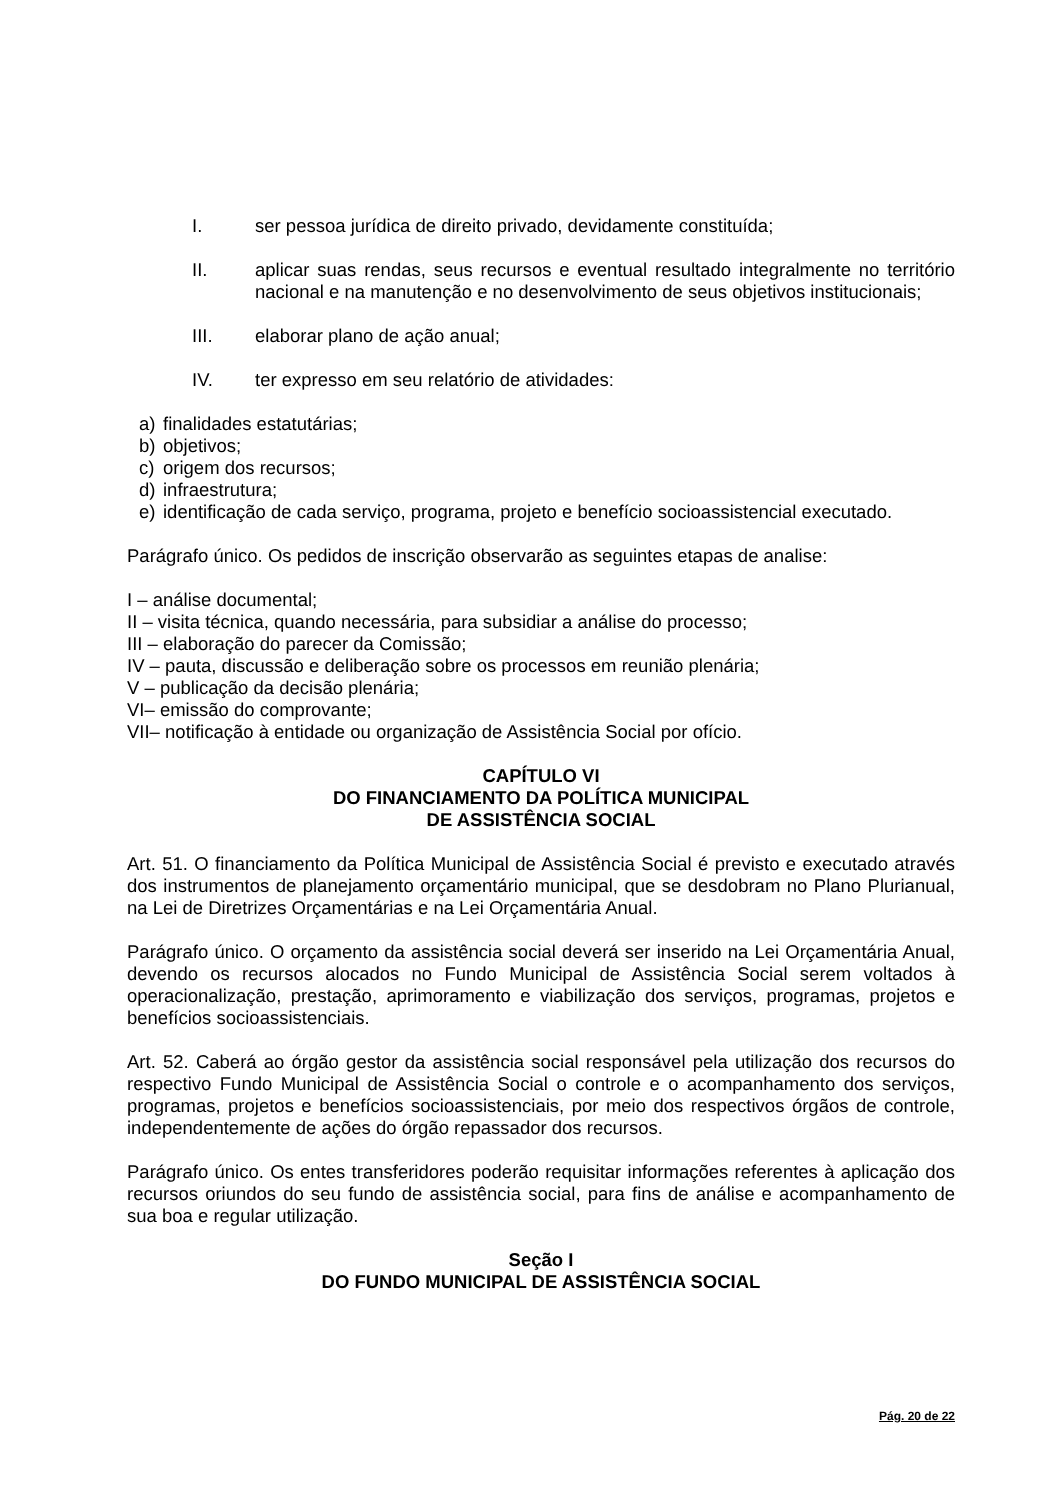I. ser pessoa jurídica de direito privado, devidamente constituída;
II. aplicar suas rendas, seus recursos e eventual resultado integralmente no território nacional e na manutenção e no desenvolvimento de seus objetivos institucionais;
III. elaborar plano de ação anual;
IV. ter expresso em seu relatório de atividades:
a) finalidades estatutárias;
b) objetivos;
c) origem dos recursos;
d) infraestrutura;
e) identificação de cada serviço, programa, projeto e benefício socioassistencial executado.
Parágrafo único. Os pedidos de inscrição observarão as seguintes etapas de analise:
I – análise documental;
II – visita técnica, quando necessária, para subsidiar a análise do processo;
III – elaboração do parecer da Comissão;
IV – pauta, discussão e deliberação sobre os processos em reunião plenária;
V – publicação da decisão plenária;
VI– emissão do comprovante;
VII– notificação à entidade ou organização de Assistência Social por ofício.
CAPÍTULO VI
DO FINANCIAMENTO DA POLÍTICA MUNICIPAL
DE ASSISTÊNCIA SOCIAL
Art. 51. O financiamento da Política Municipal de Assistência Social é previsto e executado através dos instrumentos de planejamento orçamentário municipal, que se desdobram no Plano Plurianual, na Lei de Diretrizes Orçamentárias e na Lei Orçamentária Anual.
Parágrafo único. O orçamento da assistência social deverá ser inserido na Lei Orçamentária Anual, devendo os recursos alocados no Fundo Municipal de Assistência Social serem voltados à operacionalização, prestação, aprimoramento e viabilização dos serviços, programas, projetos e benefícios socioassistenciais.
Art. 52. Caberá ao órgão gestor da assistência social responsável pela utilização dos recursos do respectivo Fundo Municipal de Assistência Social o controle e o acompanhamento dos serviços, programas, projetos e benefícios socioassistenciais, por meio dos respectivos órgãos de controle, independentemente de ações do órgão repassador dos recursos.
Parágrafo único. Os entes transferidores poderão requisitar informações referentes à aplicação dos recursos oriundos do seu fundo de assistência social, para fins de análise e acompanhamento de sua boa e regular utilização.
Seção I
DO FUNDO MUNICIPAL DE ASSISTÊNCIA SOCIAL
Pág. 20 de 22